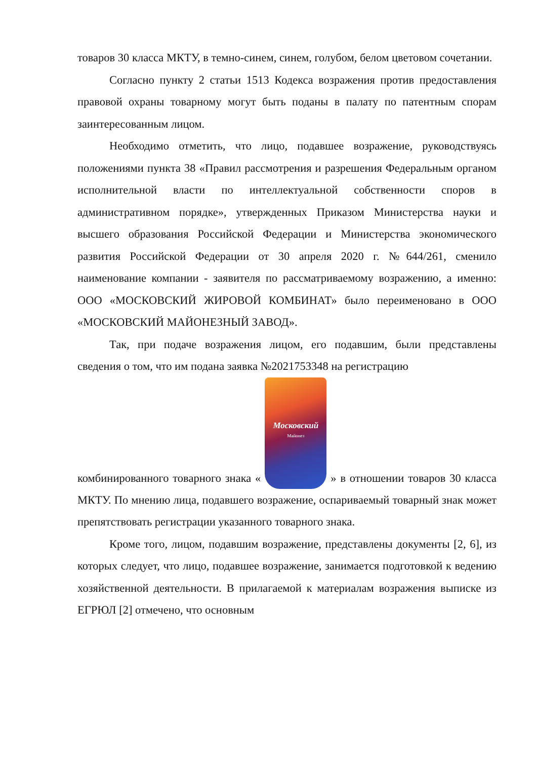товаров 30 класса МКТУ, в темно-синем, синем, голубом, белом цветовом сочетании.
Согласно пункту 2 статьи 1513 Кодекса возражения против предоставления правовой охраны товарному могут быть поданы в палату по патентным спорам заинтересованным лицом.
Необходимо отметить, что лицо, подавшее возражение, руководствуясь положениями пункта 38 «Правил рассмотрения и разрешения Федеральным органом исполнительной власти по интеллектуальной собственности споров в административном порядке», утвержденных Приказом Министерства науки и высшего образования Российской Федерации и Министерства экономического развития Российской Федерации от 30 апреля 2020 г. №644/261, сменило наименование компании - заявителя по рассматриваемому возражению, а именно: ООО «МОСКОВСКИЙ ЖИРОВОЙ КОМБИНАТ» было переименовано в ООО «МОСКОВСКИЙ МАЙОНЕЗНЫЙ ЗАВОД».
Так, при подаче возражения лицом, его подавшим, были представлены сведения о том, что им подана заявка №2021753348 на регистрацию
комбинированного товарного знака « Московский Майонез » в отношении товаров 30 класса МКТУ. По мнению лица, подавшего возражение, оспариваемый товарный знак может препятствовать регистрации указанного товарного знака.
Кроме того, лицом, подавшим возражение, представлены документы [2, 6], из которых следует, что лицо, подавшее возражение, занимается подготовкой к ведению хозяйственной деятельности. В прилагаемой к материалам возражения выписке из ЕГРЮЛ [2] отмечено, что основным